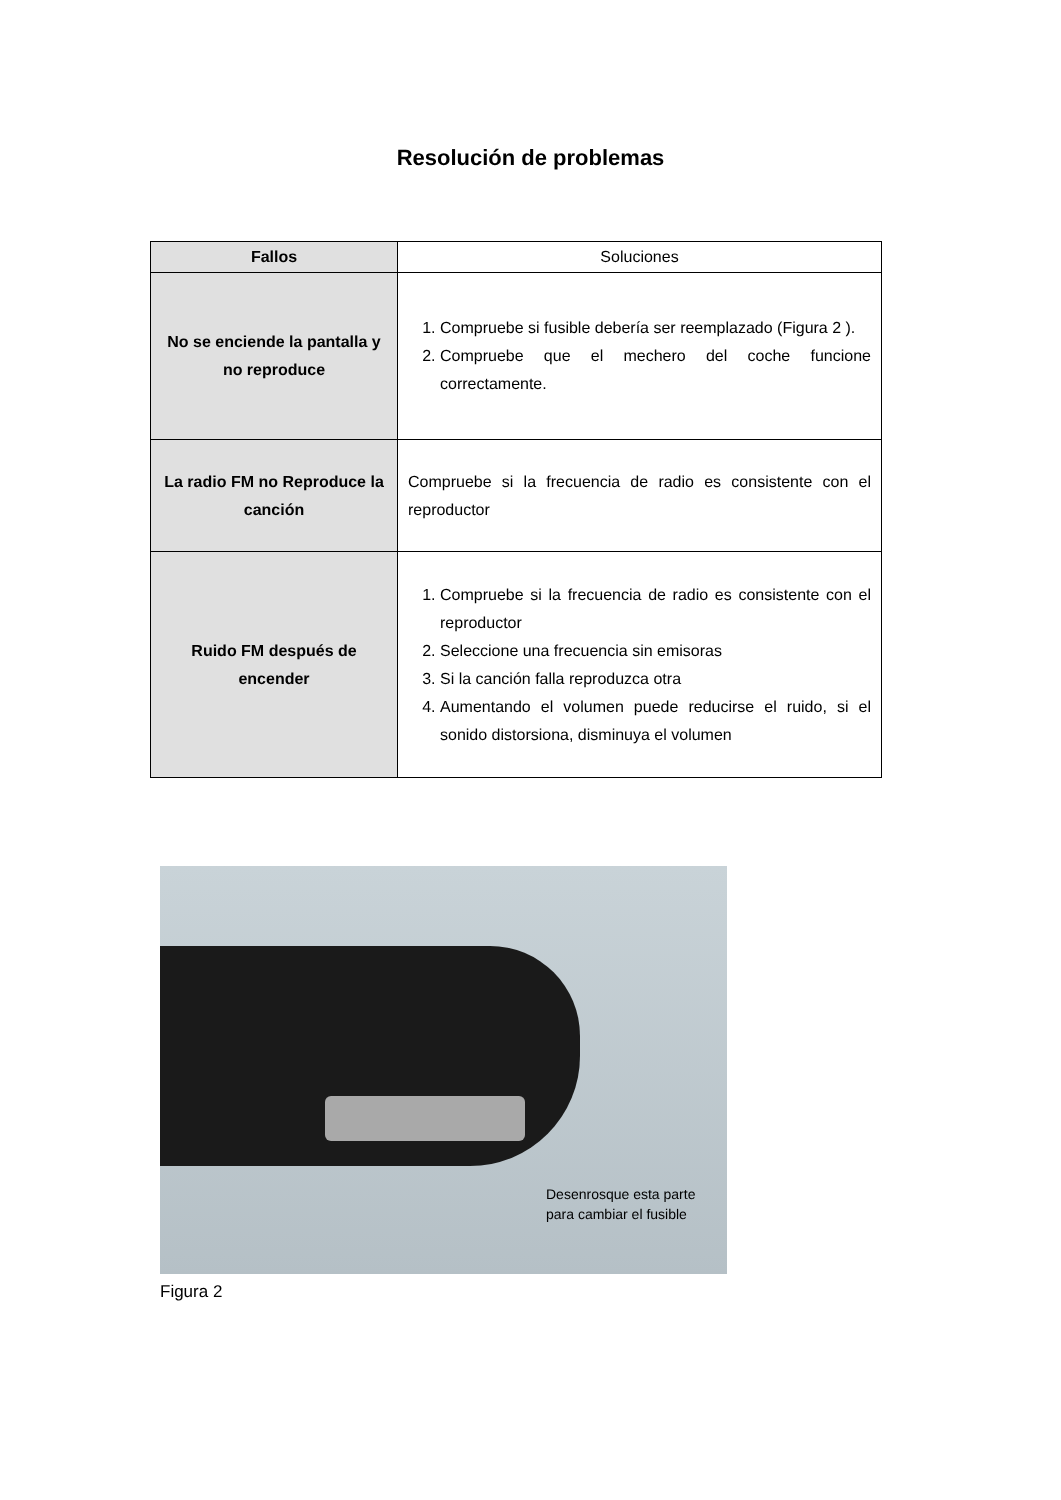Resolución de problemas
| Fallos | Soluciones |
| --- | --- |
| No se enciende la pantalla y no reproduce | 1. Compruebe si fusible debería ser reemplazado (Figura 2 ). 2. Compruebe que el mechero del coche funcione correctamente. |
| La radio FM no Reproduce la canción | Compruebe si la frecuencia de radio es consistente con el reproductor |
| Ruido FM después de encender | 1. Compruebe si la frecuencia de radio es consistente con el reproductor 2. Seleccione una frecuencia sin emisoras 3. Si la canción falla reproduzca otra 4. Aumentando el volumen puede reducirse el ruido, si el sonido distorsiona, disminuya el volumen |
Desenrosque esta parte
para cambiar el fusible
Figura 2